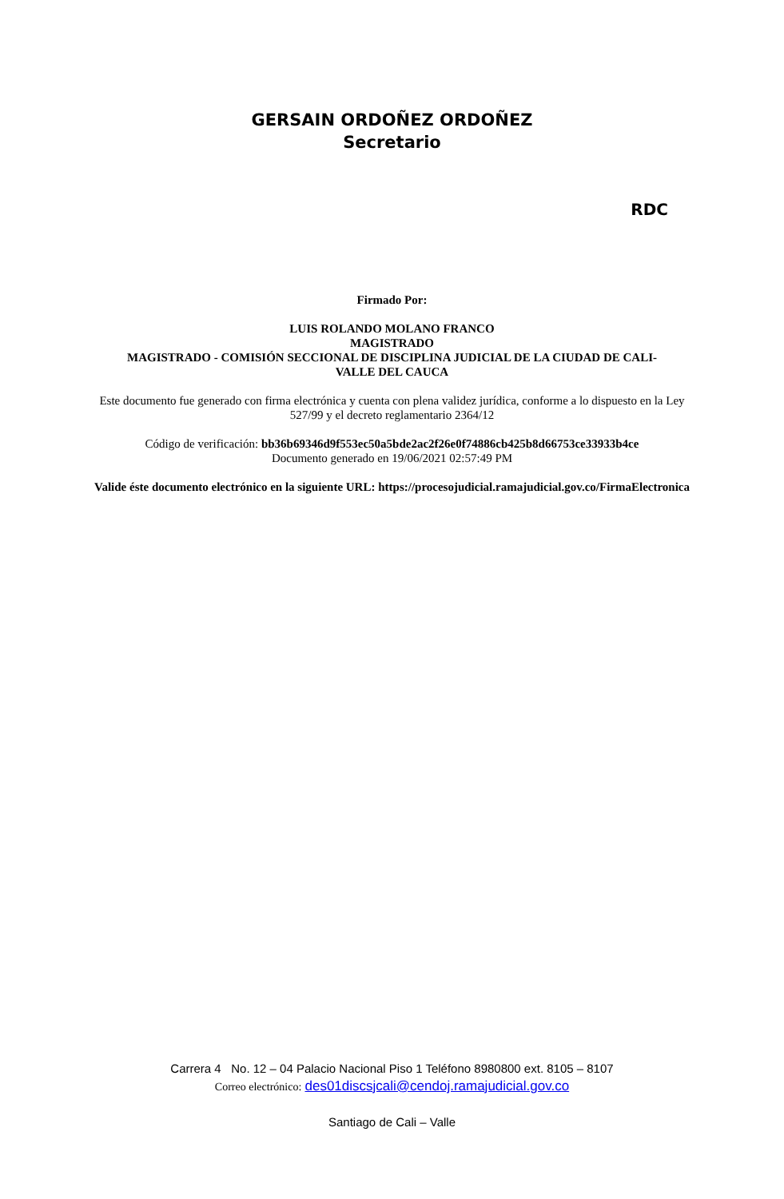GERSAIN ORDOÑEZ ORDOÑEZ
Secretario
RDC
Firmado Por:
LUIS ROLANDO MOLANO FRANCO
MAGISTRADO
MAGISTRADO - COMISIÓN SECCIONAL DE DISCIPLINA JUDICIAL DE LA CIUDAD DE CALI-
VALLE DEL CAUCA
Este documento fue generado con firma electrónica y cuenta con plena validez jurídica, conforme a lo dispuesto en la Ley 527/99 y el decreto reglamentario 2364/12
Código de verificación: bb36b69346d9f553ec50a5bde2ac2f26e0f74886cb425b8d66753ce33933b4ce
Documento generado en 19/06/2021 02:57:49 PM
Valide éste documento electrónico en la siguiente URL: https://procesojudicial.ramajudicial.gov.co/FirmaElectronica
Carrera 4 No. 12 – 04 Palacio Nacional Piso 1 Teléfono 8980800 ext. 8105 – 8107
Correo electrónico: des01discsjcali@cendoj.ramajudicial.gov.co
Santiago de Cali – Valle